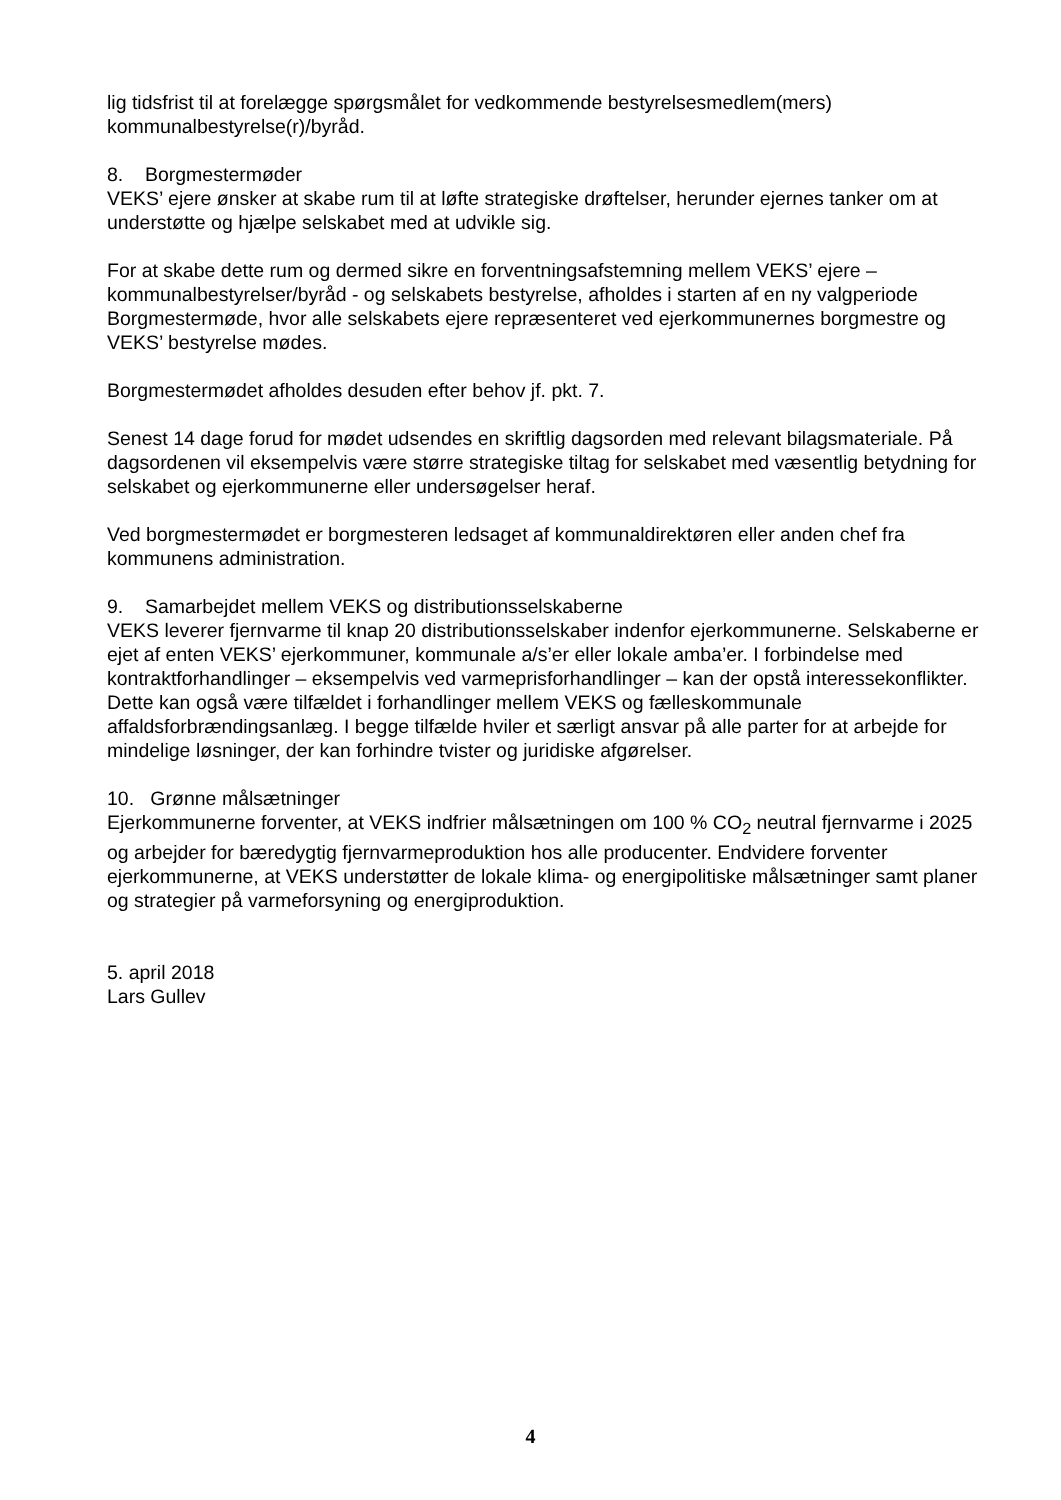lig tidsfrist til at forelægge spørgsmålet for vedkommende bestyrelsesmedlem(mers) kommunalbestyrelse(r)/byråd.
8. Borgmestermøder
VEKS’ ejere ønsker at skabe rum til at løfte strategiske drøftelser, herunder ejernes tanker om at understøtte og hjælpe selskabet med at udvikle sig.
For at skabe dette rum og dermed sikre en forventningsafstemning mellem VEKS’ ejere – kommunalbestyrelser/byråd - og selskabets bestyrelse, afholdes i starten af en ny valgperiode Borgmestermøde, hvor alle selskabets ejere repræsenteret ved ejerkommunernes borgmestre og VEKS’ bestyrelse mødes.
Borgmestermødet afholdes desuden efter behov jf. pkt. 7.
Senest 14 dage forud for mødet udsendes en skriftlig dagsorden med relevant bilagsmateriale. På dagsordenen vil eksempelvis være større strategiske tiltag for selskabet med væsentlig betydning for selskabet og ejerkommunerne eller undersøgelser heraf.
Ved borgmestermødet er borgmesteren ledsaget af kommunaldirektøren eller anden chef fra kommunens administration.
9. Samarbejdet mellem VEKS og distributionsselskaberne
VEKS leverer fjernvarme til knap 20 distributionsselskaber indenfor ejerkommunerne. Selskaberne er ejet af enten VEKS’ ejerkommuner, kommunale a/s’er eller lokale amba’er. I forbindelse med kontraktforhandlinger – eksempelvis ved varmeprisforhandlinger – kan der opstå interessekonflikter. Dette kan også være tilfældet i forhandlinger mellem VEKS og fælleskommunale affaldsforbrændingsanlæg. I begge tilfælde hviler et særligt ansvar på alle parter for at arbejde for mindelige løsninger, der kan forhindre tvister og juridiske afgørelser.
10. Grønne målsætninger
Ejerkommunerne forventer, at VEKS indfrier målsætningen om 100 % CO<sub>2</sub> neutral fjernvarme i 2025 og arbejder for bæredygtig fjernvarmeproduktion hos alle producenter. Endvidere forventer ejerkommunerne, at VEKS understøtter de lokale klima- og energipolitiske målsætninger samt planer og strategier på varmeforsyning og energiproduktion.
5. april 2018
Lars Gullev
4